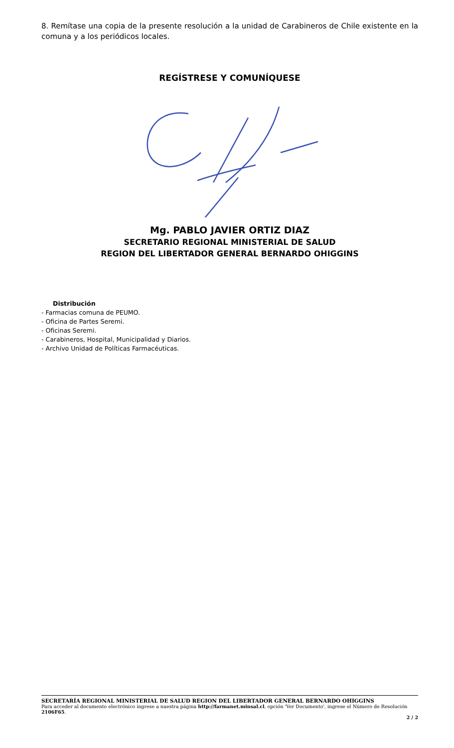8. Remítase una copia de la presente resolución a la unidad de Carabineros de Chile existente en la comuna y a los periódicos locales.
REGÍSTRESE Y COMUNÍQUESE
Mg. PABLO JAVIER ORTIZ DIAZ
SECRETARIO REGIONAL MINISTERIAL DE SALUD
REGION DEL LIBERTADOR GENERAL BERNARDO OHIGGINS
Distribución
- Farmacias comuna de PEUMO.
- Oficina de Partes Seremi.
- Oficinas Seremi.
- Carabineros, Hospital, Municipalidad y Diarios.
- Archivo Unidad de Políticas Farmacéuticas.
SECRETARÍA REGIONAL MINISTERIAL DE SALUD REGION DEL LIBERTADOR GENERAL BERNARDO OHIGGINS
Para acceder al documento electrónico ingrese a nuestra página http://farmanet.minsal.cl, opción 'Ver Documento', ingrese el Número de Resolución 2106F65.
2 / 2